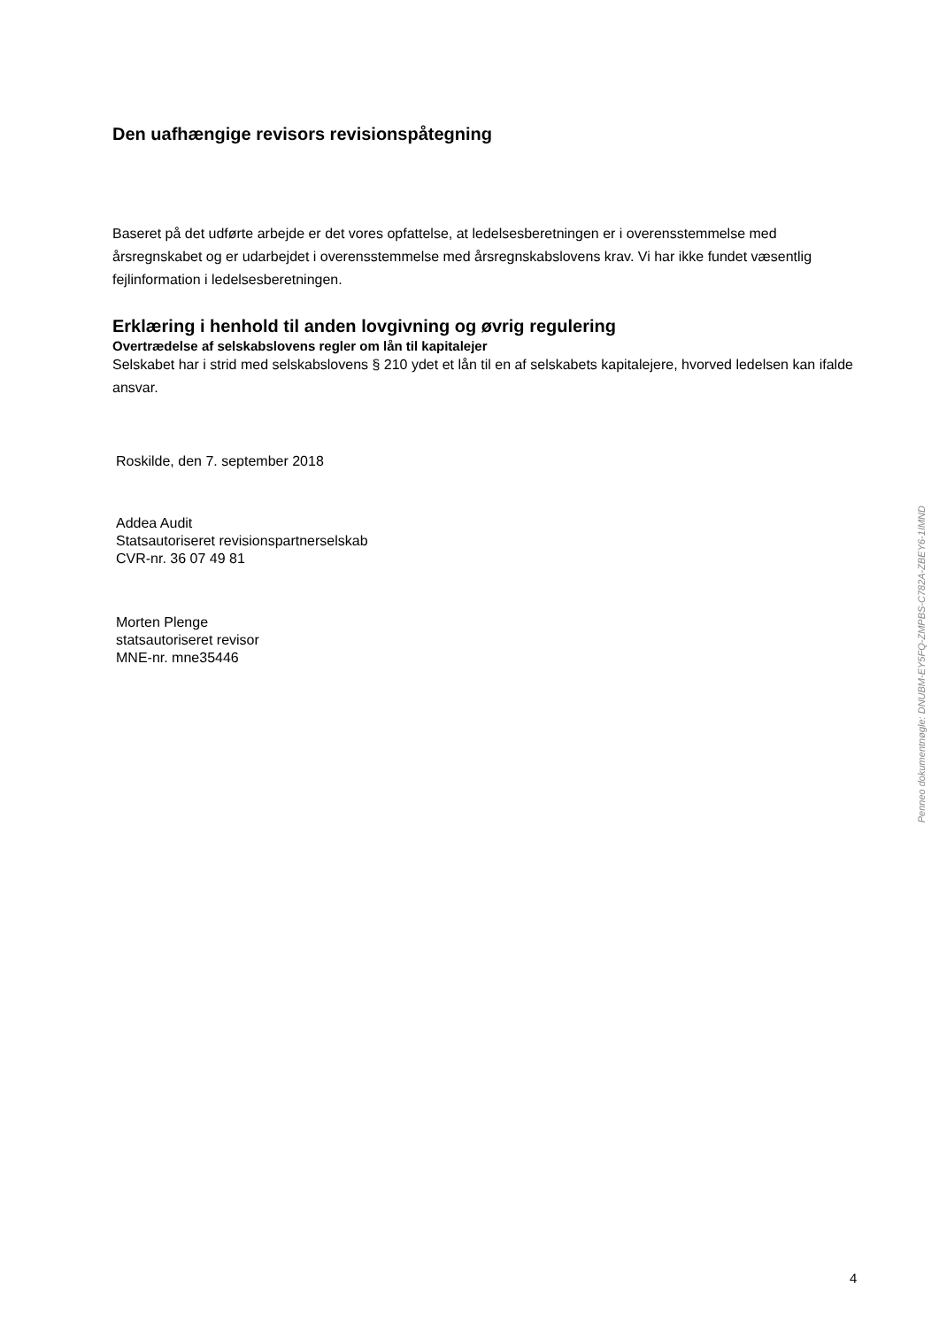Den uafhængige revisors revisionspåtegning
Baseret på det udførte arbejde er det vores opfattelse, at ledelsesberetningen er i overensstemmelse med årsregnskabet og er udarbejdet i overensstemmelse med årsregnskabslovens krav. Vi har ikke fundet væsentlig fejlinformation i ledelsesberetningen.
Erklæring i henhold til anden lovgivning og øvrig regulering
Overtrædelse af selskabslovens regler om lån til kapitalejer
Selskabet har i strid med selskabslovens § 210 ydet et lån til en af selskabets kapitalejere, hvorved ledelsen kan ifalde ansvar.
Roskilde, den 7. september 2018
Addea Audit
Statsautoriseret revisionspartnerselskab
CVR-nr. 36 07 49 81
Morten Plenge
statsautoriseret revisor
MNE-nr. mne35446
Penneo dokumentnøgle: DNUBM-EY5FQ-ZMPBS-C782A-ZBEY6-1IMND
4